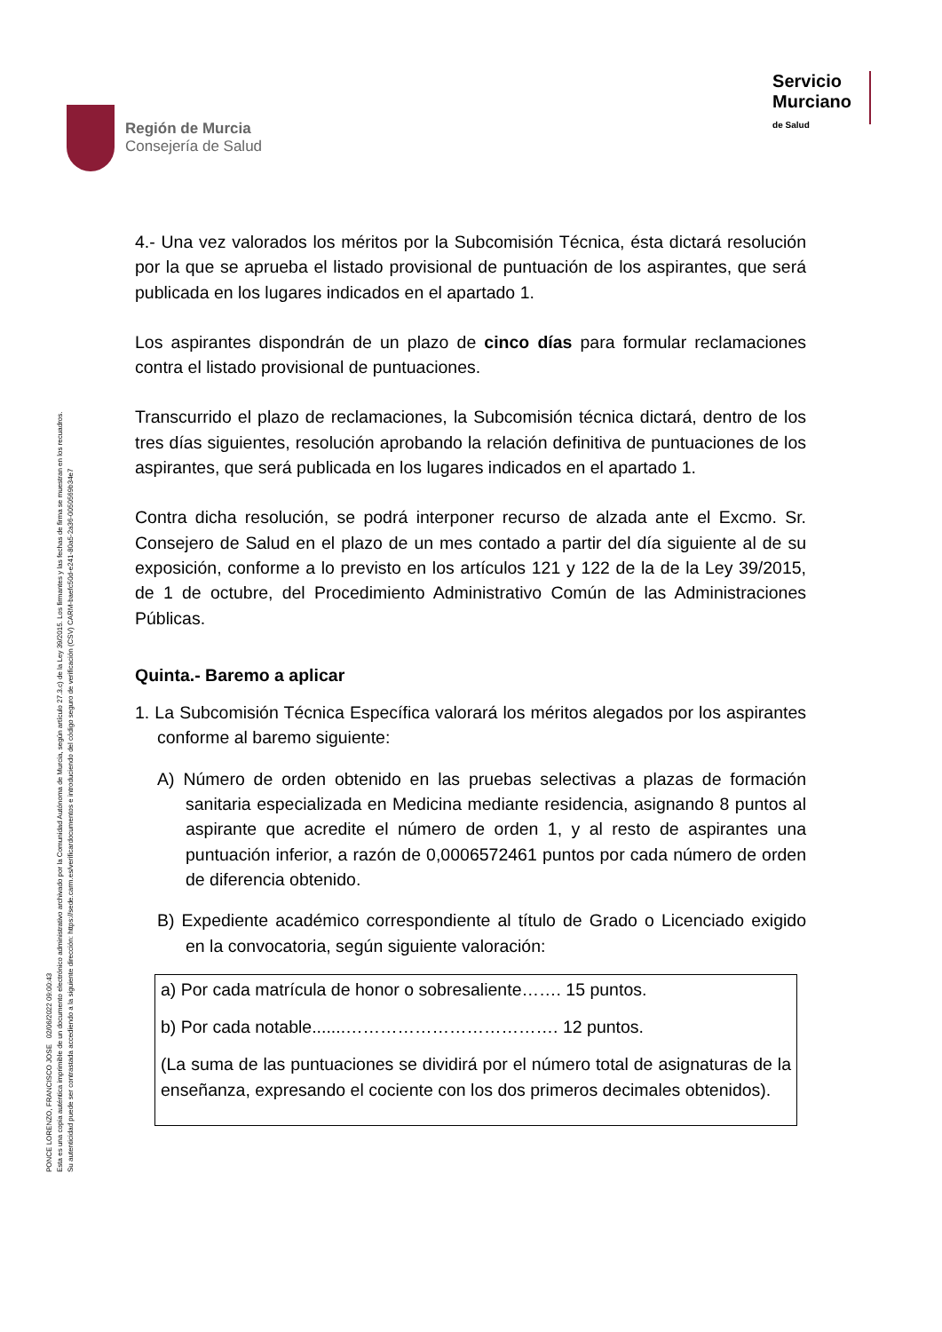Región de Murcia
Consejería de Salud
Servicio
Murciano
de Salud
4.- Una vez valorados los méritos por la Subcomisión Técnica, ésta dictará resolución por la que se aprueba el listado provisional de puntuación de los aspirantes, que será publicada en los lugares indicados en el apartado 1.
Los aspirantes dispondrán de un plazo de cinco días para formular reclamaciones contra el listado provisional de puntuaciones.
Transcurrido el plazo de reclamaciones, la Subcomisión técnica dictará, dentro de los tres días siguientes, resolución aprobando la relación definitiva de puntuaciones de los aspirantes, que será publicada en los lugares indicados en el apartado 1.
Contra dicha resolución, se podrá interponer recurso de alzada ante el Excmo. Sr. Consejero de Salud en el plazo de un mes contado a partir del día siguiente al de su exposición, conforme a lo previsto en los artículos 121 y 122 de la de la Ley 39/2015, de 1 de octubre, del Procedimiento Administrativo Común de las Administraciones Públicas.
Quinta.- Baremo a aplicar
1. La Subcomisión Técnica Específica valorará los méritos alegados por los aspirantes conforme al baremo siguiente:
A) Número de orden obtenido en las pruebas selectivas a plazas de formación sanitaria especializada en Medicina mediante residencia, asignando 8 puntos al aspirante que acredite el número de orden 1, y al resto de aspirantes una puntuación inferior, a razón de 0,0006572461 puntos por cada número de orden de diferencia obtenido.
B) Expediente académico correspondiente al título de Grado o Licenciado exigido en la convocatoria, según siguiente valoración:
a) Por cada matrícula de honor o sobresaliente……. 15 puntos.
b) Por cada notable.......………………………………. 12 puntos.
(La suma de las puntuaciones se dividirá por el número total de asignaturas de la enseñanza, expresando el cociente con los dos primeros decimales obtenidos).
PONCE LORENZO, FRANCISCO JOSE 02/06/2022 09:00:43
Esta es una copia auténtica imprimible de un documento electrónico administrativo archivado por la Comunidad Autónoma de Murcia, según artículo 27.3.c) de la Ley 39/2015. Los firmantes y las fechas de firma se muestran en los recuadros.
Su autenticidad puede ser contrastada accediendo a la siguiente dirección: https://sede.carm.es/verificardocumentos e introduciendo del código seguro de verificación (CSV) CARM-baefc50d-e241-80a5-2a36-0050569b34e7